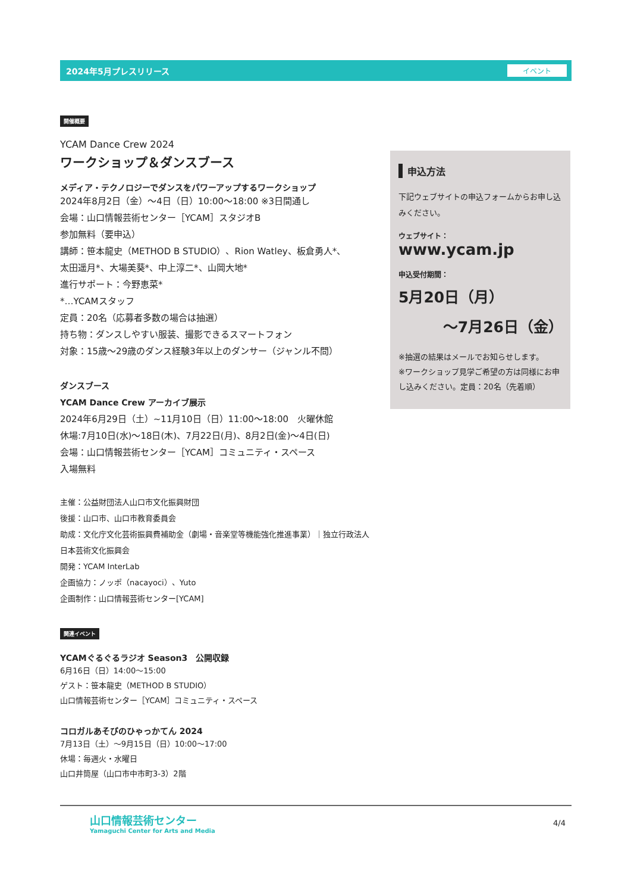2024年5月プレスリリース イベント
開催概要
YCAM Dance Crew 2024
ワークショップ＆ダンスブース
メディア・テクノロジーでダンスをパワーアップするワークショップ
2024年8月2日（金）〜4日（日）10:00〜18:00 ※3日間通し
会場：山口情報芸術センター［YCAM］スタジオB
参加無料（要申込）
講師：笹本龍史（METHOD B STUDIO）、Rion Watley、板倉勇人*、
太田遥月*、大場美葵*、中上淳二*、山岡大地*
進行サポート：今野恵菜*
*…YCAMスタッフ
定員：20名（応募者多数の場合は抽選）
持ち物：ダンスしやすい服装、撮影できるスマートフォン
対象：15歳〜29歳のダンス経験3年以上のダンサー（ジャンル不問）
ダンスブース
YCAM Dance Crew アーカイブ展示
2024年6月29日（土）~11月10日（日）11:00〜18:00　火曜休館
休場:7月10日(水)〜18日(木)、7月22日(月)、8月2日(金)〜4日(日)
会場：山口情報芸術センター［YCAM］コミュニティ・スペース
入場無料
主催：公益財団法人山口市文化振興財団
後援：山口市、山口市教育委員会
助成：文化庁文化芸術振興費補助金（劇場・音楽堂等機能強化推進事業）｜独立行政法人日本芸術文化振興会
開発：YCAM InterLab
企画協力：ノッポ（nacayoci）、Yuto
企画制作：山口情報芸術センター[YCAM]
関連イベント
YCAMぐるぐるラジオ Season3　公開収録
6月16日（日）14:00〜15:00
ゲスト：笹本龍史（METHOD B STUDIO）
山口情報芸術センター［YCAM］コミュニティ・スペース
コロガルあそびのひゃっかてん 2024
7月13日（土）〜9月15日（日）10:00〜17:00
休場：毎週火・水曜日
山口井筒屋（山口市中市町3-3）2階
申込方法
下記ウェブサイトの申込フォームからお申し込みください。
ウェブサイト：
www.ycam.jp
申込受付期間：
5月20日（月）
〜7月26日（金）
※抽選の結果はメールでお知らせします。
※ワークショップ見学ご希望の方は同様にお申し込みください。定員：20名（先着順）
山口情報芸術センター
Yamaguchi Center for Arts and Media
4/4